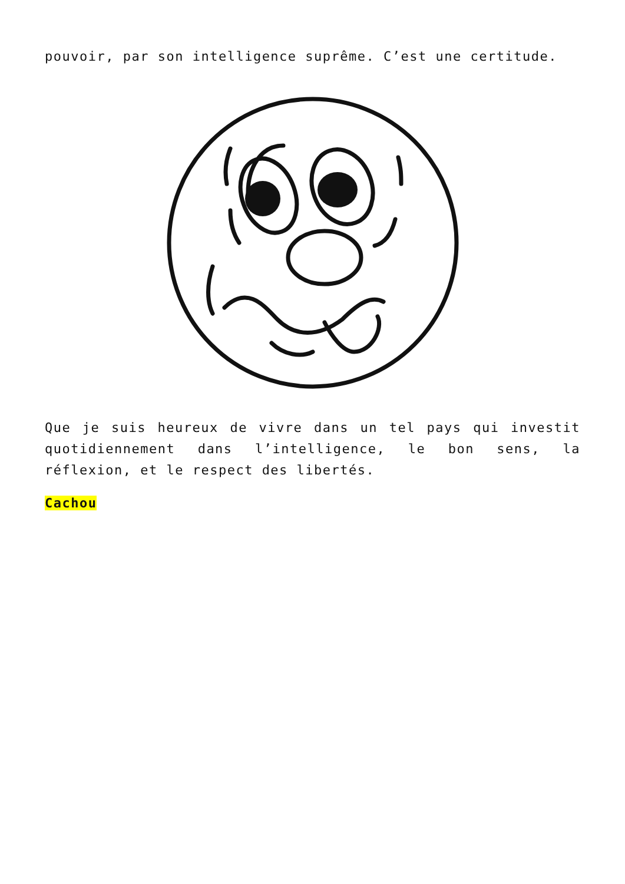pouvoir, par son intelligence suprême. C’est une certitude.
Que je suis heureux de vivre dans un tel pays qui investit quotidiennement dans l’intelligence, le bon sens, la réflexion, et le respect des libertés.
Cachou